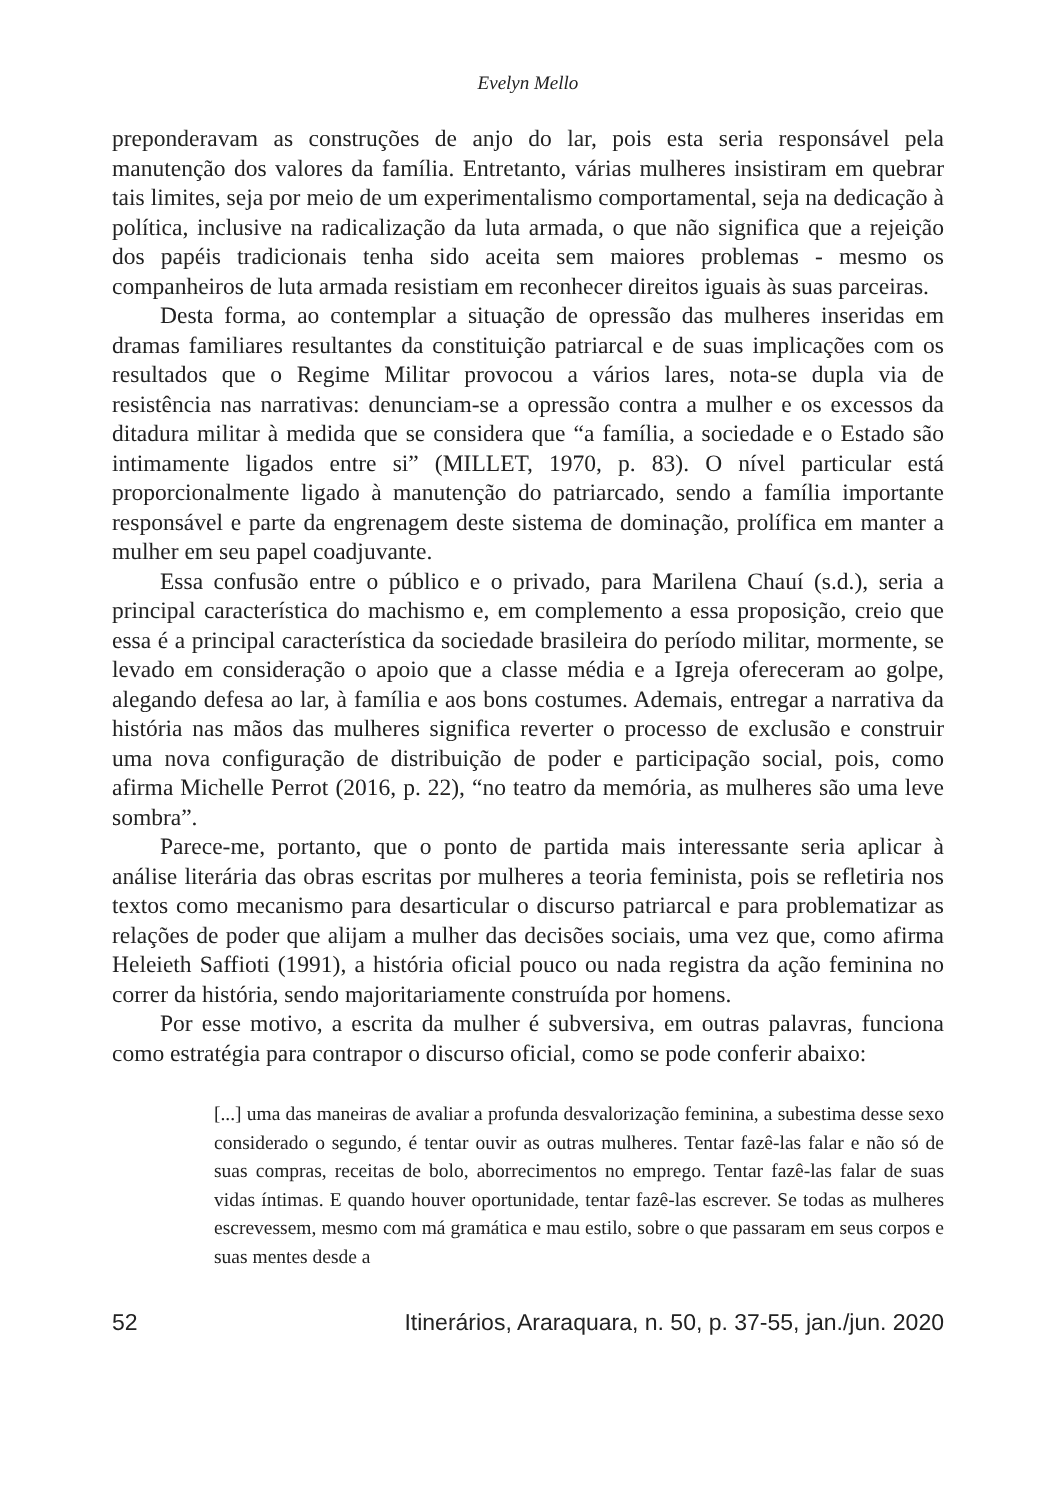Evelyn Mello
preponderavam as construções de anjo do lar, pois esta seria responsável pela manutenção dos valores da família. Entretanto, várias mulheres insistiram em quebrar tais limites, seja por meio de um experimentalismo comportamental, seja na dedicação à política, inclusive na radicalização da luta armada, o que não significa que a rejeição dos papéis tradicionais tenha sido aceita sem maiores problemas - mesmo os companheiros de luta armada resistiam em reconhecer direitos iguais às suas parceiras.
Desta forma, ao contemplar a situação de opressão das mulheres inseridas em dramas familiares resultantes da constituição patriarcal e de suas implicações com os resultados que o Regime Militar provocou a vários lares, nota-se dupla via de resistência nas narrativas: denunciam-se a opressão contra a mulher e os excessos da ditadura militar à medida que se considera que “a família, a sociedade e o Estado são intimamente ligados entre si” (MILLET, 1970, p. 83). O nível particular está proporcionalmente ligado à manutenção do patriarcado, sendo a família importante responsável e parte da engrenagem deste sistema de dominação, prolífica em manter a mulher em seu papel coadjuvante.
Essa confusão entre o público e o privado, para Marilena Chauí (s.d.), seria a principal característica do machismo e, em complemento a essa proposição, creio que essa é a principal característica da sociedade brasileira do período militar, mormente, se levado em consideração o apoio que a classe média e a Igreja ofereceram ao golpe, alegando defesa ao lar, à família e aos bons costumes. Ademais, entregar a narrativa da história nas mãos das mulheres significa reverter o processo de exclusão e construir uma nova configuração de distribuição de poder e participação social, pois, como afirma Michelle Perrot (2016, p. 22), “no teatro da memória, as mulheres são uma leve sombra”.
Parece-me, portanto, que o ponto de partida mais interessante seria aplicar à análise literária das obras escritas por mulheres a teoria feminista, pois se refletiria nos textos como mecanismo para desarticular o discurso patriarcal e para problematizar as relações de poder que alijam a mulher das decisões sociais, uma vez que, como afirma Heleieth Saffioti (1991), a história oficial pouco ou nada registra da ação feminina no correr da história, sendo majoritariamente construída por homens.
Por esse motivo, a escrita da mulher é subversiva, em outras palavras, funciona como estratégia para contrapor o discurso oficial, como se pode conferir abaixo:
[...] uma das maneiras de avaliar a profunda desvalorização feminina, a subestima desse sexo considerado o segundo, é tentar ouvir as outras mulheres. Tentar fazê-las falar e não só de suas compras, receitas de bolo, aborrecimentos no emprego. Tentar fazê-las falar de suas vidas íntimas. E quando houver oportunidade, tentar fazê-las escrever. Se todas as mulheres escrevessem, mesmo com má gramática e mau estilo, sobre o que passaram em seus corpos e suas mentes desde a
52 Itinerários, Araraquara, n. 50, p. 37-55, jan./jun. 2020